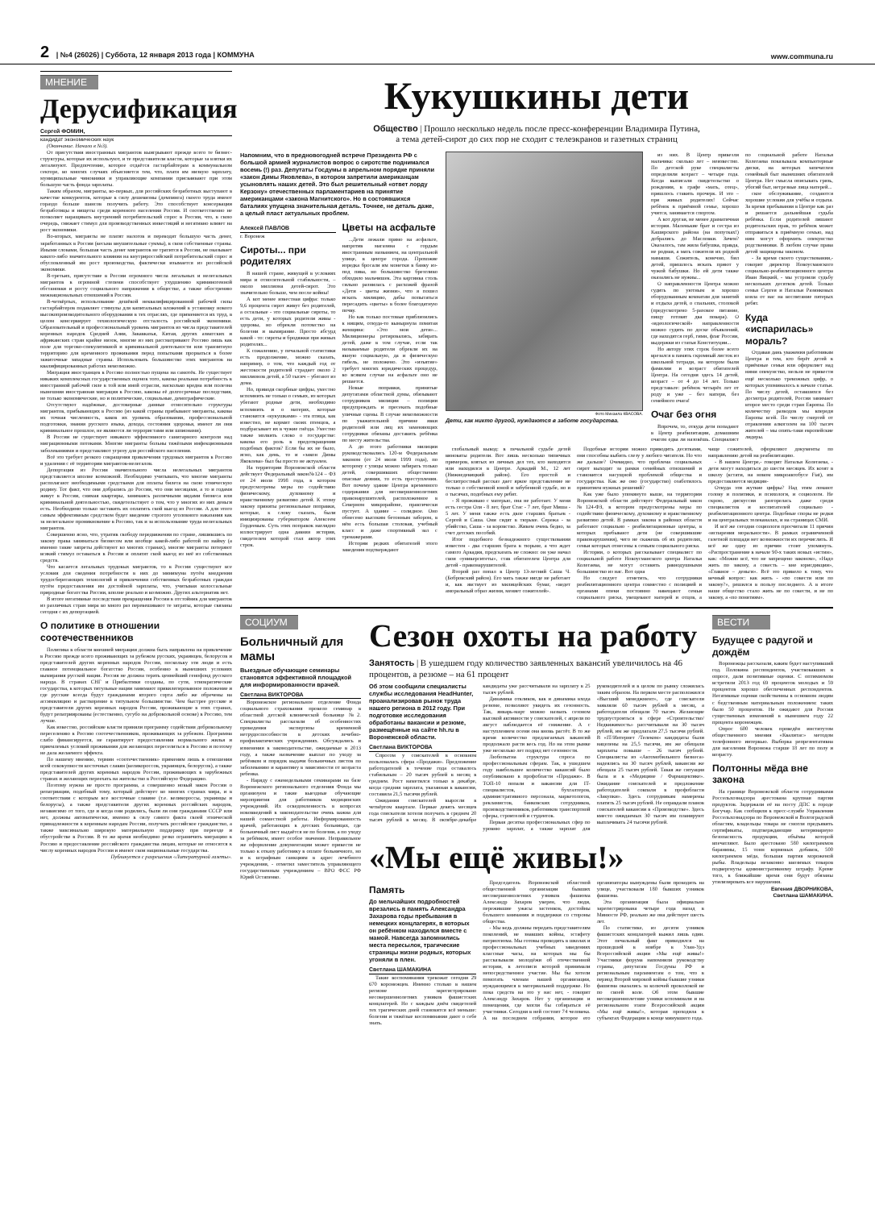2 | №4 (26026) | Суббота, 12 января 2013 года | КОММУНА
www.communa.ru
МНЕНИЕ
Дерусификация
Сергей ФОМИН,
кандидат экономических наук
(Окончание. Начало в №3).
От присутствия иностранных мигрантов выигрывают прежде всего те бизнес-структуры, которые их используют, и те представители власти, которые за взятки их легализуют. Предпочтение, которое отдаётся гастарбайтерам в коммунальном секторе, во многих случаях объясняется тем, что, платя им низкую зарплату, муниципальные чиновники и управляющие компании присваивают при этом большую часть фонда зарплаты.
Таким образом, мигранты, во-первых, для российских безработных выступают в качестве конкурентов, которые в силу дешевизны (демпинга) своего труда имеют гораздо больше шансов получить работу. Это способствует консервации безработицы и нищеты среди коренного населения России. И соответственно не позволяет наращивать внутренний потребительский спрос в России, что, в свою очередь, снижает стимул для производственных инвестиций и негативно влияет на рост экономики.
Во-вторых, мигранты не платят налогов и переводят большую часть денег, заработанных в России (весьма внушительные суммы), в свои собственные страны. Иными словами, большая часть денег мигрантов не тратится в России, не оказывает какого-либо значительного влияния на внутрироссийский потребительский спрос и обусловленный им рост производства, фактически изымается из российской экономики.
В-третьих, присутствие в России огромного числа легальных и нелегальных мигрантов в огромной степени способствует ухудшению криминогенной обстановки и росту социального напряжения в обществе, а также обострению межнациональных отношений в России.
В-четвёртых, использование дешёвой неквалифицированной рабочей силы гастарбайтеров подавляет стимулы для капитальных вложений в установку нового высокопроизводительного оборудования в тех отраслях, где применяется их труд, в целом консервирует технологическую отсталость российской экономики. Образовательный и профессиональный уровень мигрантов из числа представителей коренных народов Средней Азии, Закавказья, Китая, других азиатских и африканских стран крайне низок, многие из них рассматривают Россию лишь как поле для торгово-спекулятивной и криминальной деятельности или транзитную территорию для временного проживания перед попытками прорваться в более зажиточные западные страны. Использовать большинство этих мигрантов на квалифицированных работах невозможно.
Миграция иностранцев в Россию полностью пущена на самотёк. Не существует никаких комплексных государственных оценок того, какова реальная потребность в иностранной рабочей силе в той или иной отрасли, насколько вредна или полезна нынешняя иностранная миграция в Россию, каковы её долгосрочные последствия, не только экономические, но и политические, социальные, демографические.
Отсутствуют надёжные, достоверные данные относительно структуры мигрантов, прибывающих в Россию (из какой страны прибывают мигранты, какова их точная численность, каков их уровень образования, профессиональной подготовки, знания русского языка, дохода, состояния здоровья, имеют ли они криминальное прошлое, не являются ли террористами или шпионами).
В России не существует никакого эффективного санитарного контроля над миграционными потоками. Многие мигранты больны тяжёлыми инфекционными заболеваниями и представляют угрозу для российского населения.
Всё это требует резкого сокращения привлечения трудовых мигрантов в Россию и удаления с её территории мигрантов-нелегалов.
Депортация из России значительного числа нелегальных мигрантов представляется вполне возможной. Необходимо учитывать, что многие мигранты располагают необходимыми средствами для оплаты билета на свою этническую родину. Тот факт, что они добрались до России, что они месяцами, а то и годами живут в России, снимая квартиры, занимаясь различными видами бизнеса или криминальной деятельностью, свидетельствует о том, что у многих из них деньги есть. Необходимо только заставить их оплатить свой выезд из России. А для этого самым эффективным средством будет введение строгого уголовного наказания как за нелегальное проникновение в Россию, так и за использование труда нелегальных мигрантов.
Совершенно ясно, что, утратив свободу передвижения по стране, лишившись по закону права заниматься бизнесом или вообще какой-либо работой по найму (а именно такие запреты действуют во многих странах), многие мигранты потеряют всякий стимул оставаться в России и оплатят свой выезд из неё из собственных средств.
Что касается легальных трудовых мигрантов, то в России существуют все условия для сведения потребности в них до минимума путём внедрения трудосберегающих технологий и привлечения собственных безработных граждан путём предоставления им достойной зарплаты, что, учитывая колоссальные природные богатства России, вполне реально и возможно. Других альтернатив нет.
В итоге негативные последствия превращения России в отстойник для мигрантов из различных стран мира во много раз перевешивают те затраты, которые связаны сегодня с их депортацией.
О политике в отношении соотечественников
Политика в области внешней миграции должна быть направлена на привлечение в Россию прежде всего проживающих за рубежом русских, украинцев, белорусов и представителей других коренных народов России, поскольку эти люди и есть главное потенциальное богатство России, особенно в нынешних условиях вымирания русской нации. Россия не должна терять ценнейший генофонд русского народа. В странах СНГ и Прибалтики созданы, по сути, этнократические государства, в которых титульные нации занимают привилегированное положение и где русские всегда будут гражданами второго сорта либо же обречены на ассимиляцию и растворение в титульном большинстве. Чем быстрее русские и представители других коренных народов России, проживающие в этих странах, будут репатриированы (естественно, сугубо на добровольной основе) в Россию, тем лучше.
Как известно, российские власти приняли программу содействия добровольному переселению в Россию соотечественников, проживающих за рубежом. Программа слабо финансируется, не гарантирует предоставления нормального жилья и приемлемых условий проживания для желающих переселиться в Россию и поэтому не дала желаемого эффекта.
По нашему мнению, термин «соотечественник» применим лишь в отношении всей совокупности восточных славян (великороссов, украинцев, белорусов), а также представителей других коренных народов России, проживающих в зарубежных странах и желающих переехать на жительство в Российскую Федерацию.
Поэтому нужна не просто программа, а совершенно новый закон России о репатриации, подобный тому, который действует во многих странах мира, и в соответствии с которым все восточные славяне (т.е. великороссы, украинцы и белорусы), а также представители других коренных российских народов, независимо от того, где и когда они родились, были ли они гражданами СССР или нет, должны автоматически, именно в силу самого факта своей этнической принадлежности к коренным народам России, получать российское гражданство, а также максимально широкую материальную поддержку при переезде и обустройстве в России. В то же время необходимо резко ограничить миграцию в Россию и предоставление российского гражданства лицам, которые не относятся к числу коренных народов России и имеют свои национальные государства.
Публикуется с разрешения «Литературной газеты».
Кукушкины дети
Общество | Прошло несколько недель после пресс-конференции Владимира Путина,
а тема детей-сирот до сих пор не сходит с телеэкранов и газетных страниц
Напомним, что в предновогодней встрече Президента РФ с большой армией журналистов вопрос о сиротстве поднимался восемь (!) раз. Депутаты Госдумы в апрельном порядке приняли «закон Димы Яковлева», в котором запретили американцам усыновлять наших детей. Это был решительный «ответ лорду Керзону» отечественных парламентариев на принятие американцами «закона Магнитского». Но в состоявшихся баталиях упущена значительная деталь. Точнее, не деталь даже, а целый пласт актуальных проблем.
Алексей ПАВЛОВ
г. Воронеж
Сироты... при родителях
В нашей стране, живущей в условиях мира и относительной стабильности, – около миллиона детей-сирот. Это значительно больше, чем после войны!
А вот менее известная цифра: только 9,6 процента сирот живут без родителей, а остальные - это социальные сироты, то есть дети, у которых родители живы - здоровы, но обрекли потомство на болезни и вымирание. Просто абсурд какой - то: сироты и бродяжки при живых родителях...
К сожалению, у печальной статистики есть продолжение, можно сказать, например, о том, что каждый год от жестокости родителей страдает около 2 миллионов детей, а 50 тысяч – убегают из дома.
Но, приводя скорбные цифры, уместно вспомнить не только о семьях, из которых убегают родные дети, необходимо вспомнить и о матерях, которые становятся «кукушками» - эта птица, как известно, не кормит своих птенцов, а подбрасывает их в чужие гнёзда. Уместно также молвить слово о государстве: какова его роль в предотвращении подобных фактов? Если бы их не было, ясно, как день, то и «закон Димы Яковлева» был бы просто не актуален.
На территории Воронежской области действует Федеральный закон№124 – ФЗ от 24 июля 1998 года, в котором предусмотрены меры по содействию физическому, духовному и нравственному развитию детей. К этому закону приняты региональные поправки, которые, к слову сказать, были инициированы губернатором Алексеем Гордеевым. Суть этих поправок наглядно иллюстрирует одна давняя история, свидетелем которой стал автор этих строк.
Цветы на асфальте
...Дети лежали прямо на асфальте, напротив магазина с гордым иностранным названием, на центральной улице, в центре города. Прохожие изредка бросали им монетки в банку из-под пива, но большинство брезгливо обходило мальчишек. Эта картинка столь сильно разнилась с расхожей фразой «Дети - цветы жизни», что я пошел искать милицию, дабы попытаться пересадить «цветы» в более благодатную почву.
Но как только постовые приблизились к нищим, откуда-то вынырнула помятая женщина: «Это мои дети»... Милиционеры ретировались, забирать детей, даже в том случае, если так называемые родители обрекли их на явную социальную, да и физическую гибель, не положено. Это «изъятие» требует многих юридических процедур, во всяком случае на асфальте оно не решается.
Новые поправки, принятые депутатами областной думы, обязывают сотрудников милиции – полиции предупреждать и пресекать подобные уличные сцены. В случае невозможности по уважительной причине явки родителей или лиц их заменяющих сотрудники обязаны доставить ребёнка по месту жительства.
А до этого работники милиции руководствовались 120-м Федеральным законом (от 24 июля 1999 года), по которому с улицы можно забирать только детей, совершивших общественно опасные деяния, то есть преступления. Вот почему здание Центра временного содержания для несовершеннолетних правонарушителей, расположенное в Северном микрорайоне, практически пустует. А здание – солидное. Оно обнесено высоким бетонным забором, в нём есть большая столовая, учебный класс и даже спортивный зал с тренажерами.
Истории редких обитателей этого заведения подтверждают
Фото Михаила КВАСОВА.
Дети, как никто другой, нуждаются в заботе государства.
из них. В Центр привезли мальчика: сколько лет – неизвестно. По детской руке специалисты определили возраст – четыре года. Когда выписали свидетельство о рождении, в графе «мать, отец», пришлось ставить прочерк. И это – при живых родителях! Сейчас ребёнок в приёмной семье, хорошо учится, занимается спортом.
А вот другая, не менее драматичная история. Маленькие брат и сестра из Каширского района (на попутках!) добрались до Масловки. Зачем? Оказалось, там жила бабушка, правда, не родная, а мать сожителя их родной мамаши. Сожитель, конечно, бил детей, пришлось искать приют у чужой бабушки. Но ей дети также оказались не нужны...
О направленности Центра можно судить по уютным и хорошо оборудованным комнатам для занятий и отдыха детей, о спальнях, столовой (предусмотрено 5-разовое питание, пищу готовят два повара). О «идеологической» направленности можно судить по доске объявлений, где находятся герб, гимн, флаг России, выдержки из статьи Конституции...
Но автору этих строк более всего врезался в память скромный листок из школьной тетради, на котором были фамилии и возраст обитателей Центра. На сегодня здесь 14 детей, возраст – от 4 до 14 лет. Только представьте: ребёнок четырёх лет от роду и уже – без матери, без семейного очага!
Очаг без огня
Впрочем, то, откуда дети попадают в Центр реабилитации, домашним очагом едва ли назовёшь. Специалист по социальной работе Наталья Колегаева показывала компьютерные диски, на которых запечатлен семейный быт нынешних обитателей Центра. Нет смысла описывать грязь, убогий быт, нетрезвые лица матерей...
ское обслуживание, создаются хорошие условия для учёбы и отдыха. За время пребывания в Центре как раз и решается дальнейшая судьба ребёнка. Если родителей лишают родительских прав, то ребёнок может отправиться в приёмную семью, над ним могут оформить опекунство родственники. В любом случае права детей защищены законом.
- За время своего существования,- говорит директор Новоусманского социально-реабилитационного центра Иван Яицкий, - мы устроили судьбу нескольких десятков детей. Только семья Сергея и Натальи Разинковых взяла от нас на воспитание пятерых ребят.
Куда «испарилась» мораль?
Отдавая дань уважения работникам Центра и тем, кто берёт детей в приёмные семьи или оформляет над ними опекунство, нельзя не привести ещё несколько тревожных цифр, о которых упоминалось в начале статьи. По числу детей, оставшихся без досмотра родителей, Россия занимает второе место среди стран Европы. По количеству разводов мы впереди Европы всей. По числу смертей от отравления алкоголем на 100 тысяч жителей – мы опять-таки европейские лидеры.
глобальный вывод: в печальной судьбе детей виноваты родители. Вот лишь несколько типичных примеров, взятых из личных дел тех, кто находится или находился в Центре. Аркадий М., 12 лет (Нижнедевицкий район). Его простой и бесхитростный рассказ дает яркое представление не только о собственной юной и забубенной судьбе, но и о тысячах, подобных ему ребят.
- Я проживаю с матерью, она не работает. У меня есть сестра Оля - 8 лет, брат Стас - 7 лет, брат Миша - 5 лет. У меня также есть двое старших братьев - Сергей и Саша. Они сидят в тюрьме. Сережа - за убийство, Саша - за воровство. Живем очень бедно, за счет детских пособий.
Итог подобного безнадежного существования известен - два старших брата в тюрьме, а что ждет самого Аркадия, предсказать не сложно: он уже начал свои «университеты», став обитателем Центра для детей - правонарушителей.
Второй раз попал в Центр 13-летний Саша Ч. (Бобровский район). Его мать также нигде не работает и, как явствует из милицейских бумаг, «ведет аморальный образ жизни, меняет сожителей».
Подобные истории можно приводить десятками, они способны выбить слезу у любого читателя. Но что же дальше? Очевидно, что проблема социальных сирот выходит за рамки семейных отношений и становится насущной проблемой общества и государства. Как же оно (государство) озаботилось принятием нужных решений?
Как уже было упомянуто выше, на территории Воронежской области действует Федеральный закон №124-ФЗ, в котором предусмотрены меры по содействию физическому, духовному и нравственному развитию детей. В рамках закона в районах области работают социально - реабилитационные центры, в которых пребывают дети (не совершившие правонарушения), чего не скажешь об их родителях, семьи которых отнесены к семьям социального риска.
Истории, о которых рассказывает специалист по социальной работе Новоусманского центра Наталья Колегаева, не могут оставить равнодушными большинство из нас. Вот одна
Но следует отметить, что сотрудники реабилитационного центра совместно с полицией и органами опеки постоянно навещают семьи социального риска, увещевают матерей и отцов, а чаще сожителей, оформляют документы по направлению детей на реабилитацию.
- В нашем Центре,- говорит Наталья Колегаева, - дети могут находиться до шести месяцев. Их возят в школу (кстати, на новом микроавтобусе Fiat), им предоставляется медицин-
Откуда эти жуткие цифры? Над этим ломают голову и политики, и психологи, и социологи. Не скрою, дискуссия разгорелась даже среди специалистов и воспитателей социально - реабилитационного центра. Подобные споры не редки и на центральных телеканалах, и на страницах СМИ.
И всё же сегодня социологи просчитали 11 причин «испарения моральности». В рамках ограниченной газетной площади нет возможности их перечислить. И всё же одну из причин стоит упомянуть. «Распространение в начале 90-х таких новых «истин», как: «Можно всё, что не запрещено законом», «Надо жить по закону, а совесть – вне юрисдикции», «Главное – деньги». Всё это привело к тому, что вечный вопрос: как жить - «по совести или по закону?», решился в пользу последнего. А в итоге наше общество стало жить не по совести, и не по закону, а «по понятиям».
СОЦИУМ
Больничный для мамы
Выездные обучающие семинары становятся эффективной площадкой для информированности врачей.
Светлана ВИКТОРОВА
Воронежское региональное отделение Фонда социального страхования провело семинар в областной детской клинической больнице №2. Специалисты рассказали об особенностях проведения экспертизы временной нетрудоспособности в детских лечебно-профилактических учреждениях. Обсуждались и изменения в законодательстве, ожидаемые в 2013 году, а также назначение выплат по уходу за ребёнком и порядок выдачи больничных листов по заболеванию и карантину в зависимости от возраста ребенка.
- Наряду с еженедельными семинарами на базе Воронежского регионального отделения Фонда мы организуем и такие выездные обучающие мероприятия для работников медицинских учреждений. Их осведомленность в вопросах нововведений в законодательстве очень важна для нашей совместной работы. Информированность врачей, работающих в детских больницах, где больничный лист выдаётся не по болезни, а по уходу за ребёнком, имеет особое значение. Неправильное же оформление документации может привести не только к отказу работнику в оплате больничного, но и к штрафным санкциям в адрес лечебного учреждения, - отметил заместитель управляющего государственным учреждением – ВРО ФСС РФ Юрий Остапенко.
Сезон охоты на работу
Занятость | В ушедшем году количество заявленных вакансий увеличилось на 46 процентов, а резюме – на 61 процент
Об этом сообщили специалисты службы исследования HeadHunter, проанализировав рынок труда нашего региона в 2012 году. При подготовке исследования обработаны вакансии и резюме, размещённые на сайте hh.ru в Воронежской области.
Светлана ВИКТОРОВА
Спросом у соискателей в основном пользовалась сфера «Продажи». Предложение работодателей в течение года оставалось стабильным – 20 тысяч рублей в месяц в среднем. Рост наметился только в декабре, когда средняя зарплата, указанная в вакансии, составила 21,5 тысячи рублей.
Ожидания соискателей выросли в четвёртом квартале. Первые девять месяцев года соискатели хотели получать в среднем 20 тысяч рублей в месяц. В октябре-декабре кандидаты уже рассчитывали на зарплату в 25 тысяч рублей.
Динамика откликов, как и динамика входа резюме, позволяют увидеть их сезонность. Так, январь-март можно назвать сезоном высокой активности у соискателей, с апреля по август наблюдается её снижение. А с наступлением осени она вновь растёт. В то же время количество предлагаемых вакансий продолжало расти весь год. Но на этом рынке уже несколько лет подряд нет сезонности.
Любопытна структура спроса по профессиональным сферам. Так, в ушедшем году наибольшее количество вакансий было опубликовано в профобласти «Продажи». В ТОП-10 попали и вакансии для IT-специалистов, бухгалтеров, административного персонала, маркетологов, рекламистов, банковских сотрудников, производственников, работников транспортной сферы, строителей и студентов.
Первая десятка профессиональных сфер по уровню зарплат, а также зарплат для руководителей и в целом по рынку сложилась таким образом. На первом месте расположился «Высший менеджмент», где соискатели заявляли 60 тысяч рублей в месяц, а работодатели обещали 70 тысяч. Желающие трудоустроиться в сфере «Строительство/Недвижимость» рассчитывали на 30 тысяч рублей, им же предлагали 27,5 тысячи рублей. В «IT/Интернет /Телеком» кандидаты были нацелены на 25,5 тысячи, им же обещали зарплаты повыше – 26 тысяч рублей. Специалисты из «Автомобильного бизнеса» надеялись на 30 тысяч рублей, вакансия же обещала 25 тысяч рублей. Такая же ситуация была и в «Медицине / Фармацевтике». Ожидание соискателей и предложение работодателей совпали в профобласти «Закупки». Здесь сотрудникам намерены платить 25 тысяч рублей. Не оправдали планов соискателей вакансии в «Производстве». Здесь вместо ожидаемых 30 тысяч им планируют выплачивать 24 тысячи рублей.
«Мы ещё живы!»
Память
До мельчайших подробностей врезались в память Александра Захарова годы пребывания в немецких концлагерях, в которых он ребёнком находился вместе с мамой. Навсегда запомнились места пересылок, трагические страницы жизни родных, которых угоняли в плен.
Светлана ШАМАКИНА
Такие воспоминания тревожат сегодня 29 670 воронежцев. Именно столько в нашем регионе зарегистрировано несовершеннолетних узников фашистских концлагерей. Но с каждым днём свидетелей тех трагических дней становится всё меньше: болезни и тяжёлые воспоминания дают о себе знать.
Председатель Воронежской областной общественной организации бывших несовершеннолетних узников фашизма Александр Захаров уверен, что люди, пережившие ужасы застенков, достойны большего внимания и поддержки со стороны общества.
- Мы ведь должны передать представителям поколений, не знавших войны, эстафету патриотизма. Мы готовы проводить в школах и профессиональных учебных заведениях классные часы, на которых мы бы рассказывали молодёжи об отечественной истории, в летописи которой принимали непосредственное участие. Мы бы хотели помогать членам нашей организации, нуждающимся в материальной поддержке. Но пока средств на это у нас нет, - говорит Александр Захаров. Нет у организации и помещения, где могли бы собираться её участники. Сегодня в ней состоит 74 человека. А на последнем собрании, которое его организаторы вынуждены были проводить на улице, участвовали 180 бывших узников фашизма.
Эта организация была официально зарегистрирована четыре года назад в Минюсте РФ, реально же она действует шесть лет.
По статистике, из десяти узников фашистских концлагерей выжил лишь один. Этот печальный факт приводился на прошедшей в ноябре в Улан-Удэ Всероссийской акции «Мы ещё живы!» Участники форума напомнили руководству страны, депутатам Госдумы РФ и региональным парламентам о том, что в период Второй мировой войны бывшие узники фашизма оказались за колючей проволокой не по своей воле. Об этом бывшие несовершеннолетние узники вспоминали и на региональном этапе Всероссийской акции «Мы ещё живы!», которая проходила в субъектах Федерации в конце минувшего года.
ВЕСТИ
Будущее с радугой и дождём
Воронежцы рассказали, каким будет наступивший год. Половина респондентов, участвовавших в опросе, дали позитивные оценки. С оптимизмом встретили 2013 год 69 процентов молодых и 59 процентов хорошо обеспеченных респондентов. Негативные оценки свойственны в основном людям с бедственным материальным положением: таких было 50 процентов. Не ожидают для России существенных изменений в нынешнем году 22 процента воронежцев.
Опрос 600 человек проведён институтом общественного мнения «Квалитас» методом телефонного интервью. Выборка репрезентативна для населения Воронежа старше 18 лет по полу и возрасту.
Полтонны мёда вне закона
На границе Воронежской области сотрудниками Россельхознадзора арестована крупная партия продуктов. Задержали её на посту ДПС в городе Богучар. Как сообщили в пресс-службе Управления Россельхознадзора по Воронежской и Волгоградской областям, владельцы товара не смогли предъявить сертификаты, подтверждающие ветеринарную безопасность продукции, объёмы которой впечатляют. Было арестовано 580 килограммов баранины, 15 тонн кормовых добавок, 500 килограммов мёда, большая партия мороженой рыбы. Владельцы незаконно ввозимых товаров подвергнуты административному штрафу. Кроме того, в ближайшие время они будут обязаны утилизировать все нарушения.
Евгения ДВОРНИКОВА,
Светлана ШАМАКИНА.